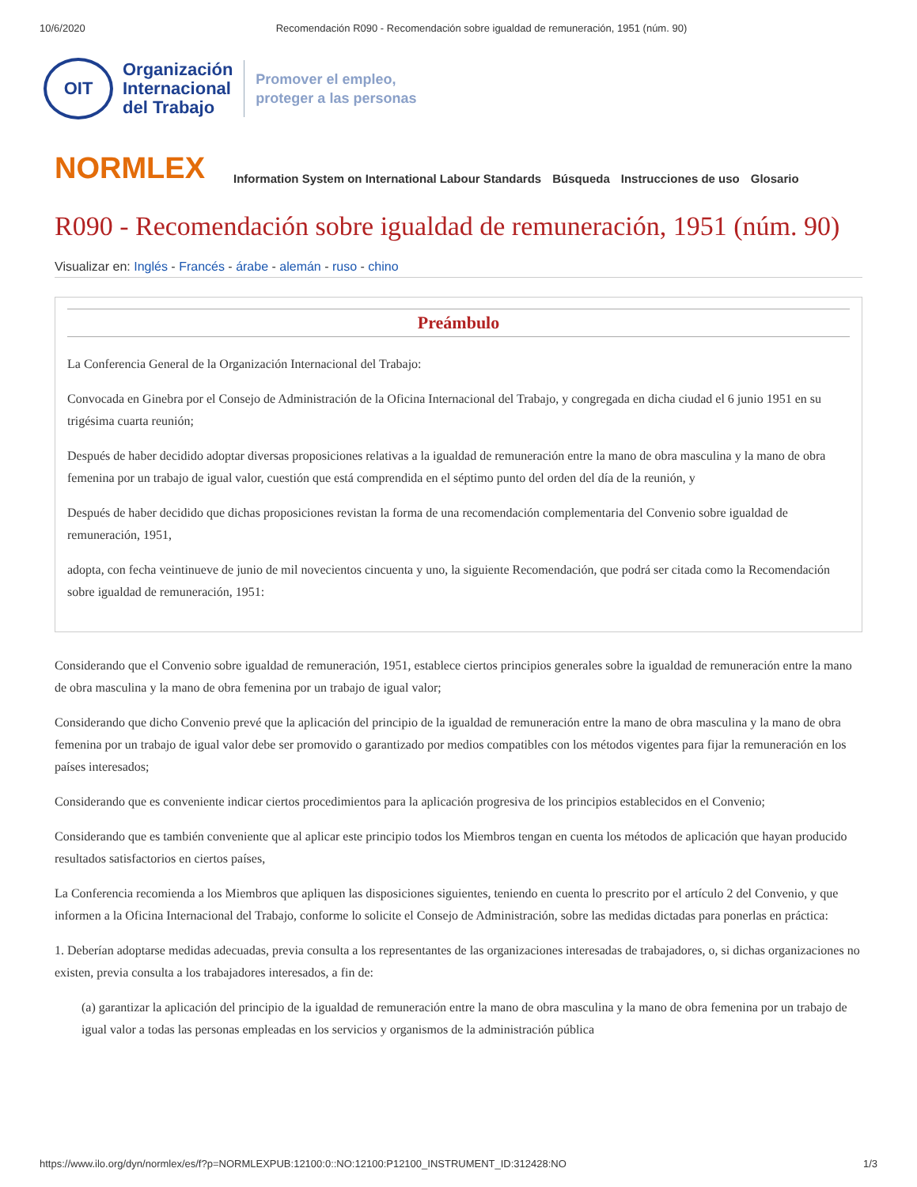10/6/2020 Recomendación R090 - Recomendación sobre igualdad de remuneración, 1951 (núm. 90)
OIT
Organización
Internacional
del Trabajo
Promover el empleo,
proteger a las personas
NORMLEX
Information System on International Labour Standards Búsqueda Instrucciones de uso Glosario
R090 - Recomendación sobre igualdad de remuneración, 1951 (núm. 90)
Visualizar en: Inglés - Francés - árabe - alemán - ruso - chino
Preámbulo
La Conferencia General de la Organización Internacional del Trabajo:
Convocada en Ginebra por el Consejo de Administración de la Oficina Internacional del Trabajo, y congregada en dicha ciudad el 6 junio 1951 en su trigésima cuarta reunión;
Después de haber decidido adoptar diversas proposiciones relativas a la igualdad de remuneración entre la mano de obra masculina y la mano de obra femenina por un trabajo de igual valor, cuestión que está comprendida en el séptimo punto del orden del día de la reunión, y
Después de haber decidido que dichas proposiciones revistan la forma de una recomendación complementaria del Convenio sobre igualdad de remuneración, 1951,
adopta, con fecha veintinueve de junio de mil novecientos cincuenta y uno, la siguiente Recomendación, que podrá ser citada como la Recomendación sobre igualdad de remuneración, 1951:
Considerando que el Convenio sobre igualdad de remuneración, 1951, establece ciertos principios generales sobre la igualdad de remuneración entre la mano de obra masculina y la mano de obra femenina por un trabajo de igual valor;
Considerando que dicho Convenio prevé que la aplicación del principio de la igualdad de remuneración entre la mano de obra masculina y la mano de obra femenina por un trabajo de igual valor debe ser promovido o garantizado por medios compatibles con los métodos vigentes para fijar la remuneración en los países interesados;
Considerando que es conveniente indicar ciertos procedimientos para la aplicación progresiva de los principios establecidos en el Convenio;
Considerando que es también conveniente que al aplicar este principio todos los Miembros tengan en cuenta los métodos de aplicación que hayan producido resultados satisfactorios en ciertos países,
La Conferencia recomienda a los Miembros que apliquen las disposiciones siguientes, teniendo en cuenta lo prescrito por el artículo 2 del Convenio, y que informen a la Oficina Internacional del Trabajo, conforme lo solicite el Consejo de Administración, sobre las medidas dictadas para ponerlas en práctica:
1. Deberían adoptarse medidas adecuadas, previa consulta a los representantes de las organizaciones interesadas de trabajadores, o, si dichas organizaciones no existen, previa consulta a los trabajadores interesados, a fin de:
(a) garantizar la aplicación del principio de la igualdad de remuneración entre la mano de obra masculina y la mano de obra femenina por un trabajo de igual valor a todas las personas empleadas en los servicios y organismos de la administración pública
https://www.ilo.org/dyn/normlex/es/f?p=NORMLEXPUB:12100:0::NO:12100:P12100_INSTRUMENT_ID:312428:NO 1/3